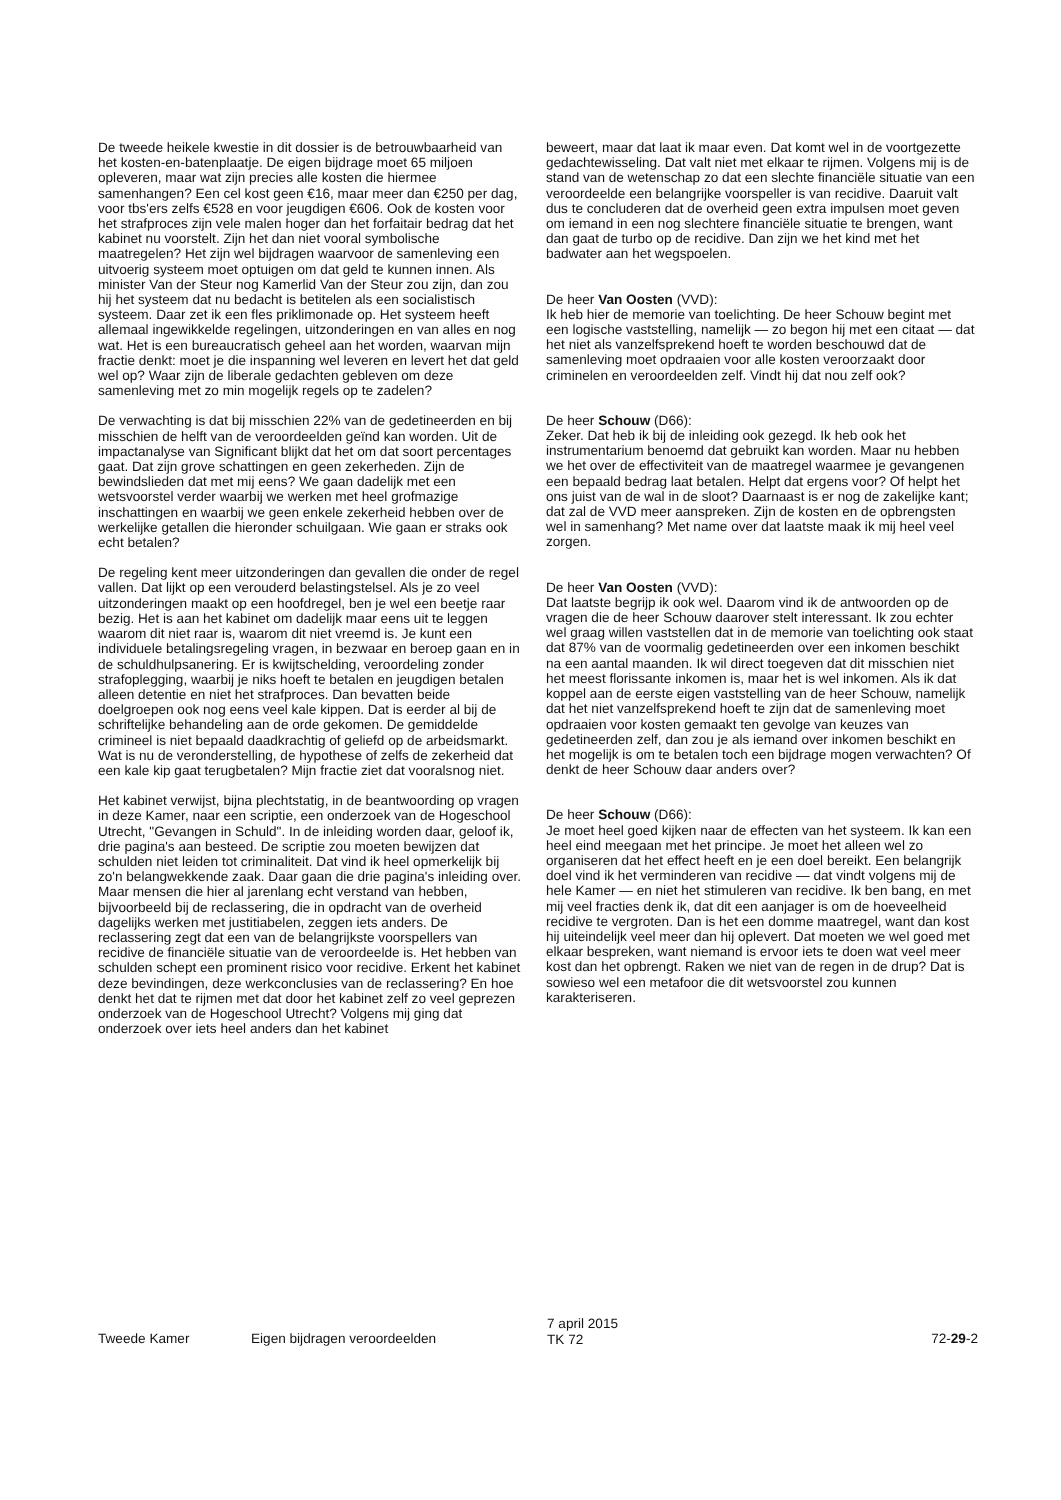De tweede heikele kwestie in dit dossier is de betrouwbaarheid van het kosten-en-batenplaatje. De eigen bijdrage moet 65 miljoen opleveren, maar wat zijn precies alle kosten die hiermee samenhangen? Een cel kost geen €16, maar meer dan €250 per dag, voor tbs'ers zelfs €528 en voor jeugdigen €606. Ook de kosten voor het strafproces zijn vele malen hoger dan het forfaitair bedrag dat het kabinet nu voorstelt. Zijn het dan niet vooral symbolische maatregelen? Het zijn wel bijdragen waarvoor de samenleving een uitvoerig systeem moet optuigen om dat geld te kunnen innen. Als minister Van der Steur nog Kamerlid Van der Steur zou zijn, dan zou hij het systeem dat nu bedacht is betitelen als een socialistisch systeem. Daar zet ik een fles priklimonade op. Het systeem heeft allemaal ingewikkelde regelingen, uitzonderingen en van alles en nog wat. Het is een bureaucratisch geheel aan het worden, waarvan mijn fractie denkt: moet je die inspanning wel leveren en levert het dat geld wel op? Waar zijn de liberale gedachten gebleven om deze samenleving met zo min mogelijk regels op te zadelen?
De verwachting is dat bij misschien 22% van de gedetineerden en bij misschien de helft van de veroordeelden geïnd kan worden. Uit de impactanalyse van Significant blijkt dat het om dat soort percentages gaat. Dat zijn grove schattingen en geen zekerheden. Zijn de bewindslieden dat met mij eens? We gaan dadelijk met een wetsvoorstel verder waarbij we werken met heel grofmazige inschattingen en waarbij we geen enkele zekerheid hebben over de werkelijke getallen die hieronder schuilgaan. Wie gaan er straks ook echt betalen?
De regeling kent meer uitzonderingen dan gevallen die onder de regel vallen. Dat lijkt op een verouderd belastingstelsel. Als je zo veel uitzonderingen maakt op een hoofdregel, ben je wel een beetje raar bezig. Het is aan het kabinet om dadelijk maar eens uit te leggen waarom dit niet raar is, waarom dit niet vreemd is. Je kunt een individuele betalingsregeling vragen, in bezwaar en beroep gaan en in de schuldhulpsanering. Er is kwijtschelding, veroordeling zonder strafoplegging, waarbij je niks hoeft te betalen en jeugdigen betalen alleen detentie en niet het strafproces. Dan bevatten beide doelgroepen ook nog eens veel kale kippen. Dat is eerder al bij de schriftelijke behandeling aan de orde gekomen. De gemiddelde crimineel is niet bepaald daadkrachtig of geliefd op de arbeidsmarkt. Wat is nu de veronderstelling, de hypothese of zelfs de zekerheid dat een kale kip gaat terugbetalen? Mijn fractie ziet dat vooralsnog niet.
Het kabinet verwijst, bijna plechtstatig, in de beantwoording op vragen in deze Kamer, naar een scriptie, een onderzoek van de Hogeschool Utrecht, "Gevangen in Schuld". In de inleiding worden daar, geloof ik, drie pagina's aan besteed. De scriptie zou moeten bewijzen dat schulden niet leiden tot criminaliteit. Dat vind ik heel opmerkelijk bij zo'n belangwekkende zaak. Daar gaan die drie pagina's inleiding over. Maar mensen die hier al jarenlang echt verstand van hebben, bijvoorbeeld bij de reclassering, die in opdracht van de overheid dagelijks werken met justitiabelen, zeggen iets anders. De reclassering zegt dat een van de belangrijkste voorspellers van recidive de financiële situatie van de veroordeelde is. Het hebben van schulden schept een prominent risico voor recidive. Erkent het kabinet deze bevindingen, deze werkconclusies van de reclassering? En hoe denkt het dat te rijmen met dat door het kabinet zelf zo veel geprezen onderzoek van de Hogeschool Utrecht? Volgens mij ging dat onderzoek over iets heel anders dan het kabinet
beweert, maar dat laat ik maar even. Dat komt wel in de voortgezette gedachtewisseling. Dat valt niet met elkaar te rijmen. Volgens mij is de stand van de wetenschap zo dat een slechte financiële situatie van een veroordeelde een belangrijke voorspeller is van recidive. Daaruit valt dus te concluderen dat de overheid geen extra impulsen moet geven om iemand in een nog slechtere financiële situatie te brengen, want dan gaat de turbo op de recidive. Dan zijn we het kind met het badwater aan het wegspoelen.
De heer Van Oosten (VVD):
Ik heb hier de memorie van toelichting. De heer Schouw begint met een logische vaststelling, namelijk — zo begon hij met een citaat — dat het niet als vanzelfsprekend hoeft te worden beschouwd dat de samenleving moet opdraaien voor alle kosten veroorzaakt door criminelen en veroordeelden zelf. Vindt hij dat nou zelf ook?
De heer Schouw (D66):
Zeker. Dat heb ik bij de inleiding ook gezegd. Ik heb ook het instrumentarium benoemd dat gebruikt kan worden. Maar nu hebben we het over de effectiviteit van de maatregel waarmee je gevangenen een bepaald bedrag laat betalen. Helpt dat ergens voor? Of helpt het ons juist van de wal in de sloot? Daarnaast is er nog de zakelijke kant; dat zal de VVD meer aanspreken. Zijn de kosten en de opbrengsten wel in samenhang? Met name over dat laatste maak ik mij heel veel zorgen.
De heer Van Oosten (VVD):
Dat laatste begrijp ik ook wel. Daarom vind ik de antwoorden op de vragen die de heer Schouw daarover stelt interessant. Ik zou echter wel graag willen vaststellen dat in de memorie van toelichting ook staat dat 87% van de voormalig gedetineerden over een inkomen beschikt na een aantal maanden. Ik wil direct toegeven dat dit misschien niet het meest florissante inkomen is, maar het is wel inkomen. Als ik dat koppel aan de eerste eigen vaststelling van de heer Schouw, namelijk dat het niet vanzelfsprekend hoeft te zijn dat de samenleving moet opdraaien voor kosten gemaakt ten gevolge van keuzes van gedetineerden zelf, dan zou je als iemand over inkomen beschikt en het mogelijk is om te betalen toch een bijdrage mogen verwachten? Of denkt de heer Schouw daar anders over?
De heer Schouw (D66):
Je moet heel goed kijken naar de effecten van het systeem. Ik kan een heel eind meegaan met het principe. Je moet het alleen wel zo organiseren dat het effect heeft en je een doel bereikt. Een belangrijk doel vind ik het verminderen van recidive — dat vindt volgens mij de hele Kamer — en niet het stimuleren van recidive. Ik ben bang, en met mij veel fracties denk ik, dat dit een aanjager is om de hoeveelheid recidive te vergroten. Dan is het een domme maatregel, want dan kost hij uiteindelijk veel meer dan hij oplevert. Dat moeten we wel goed met elkaar bespreken, want niemand is ervoor iets te doen wat veel meer kost dan het opbrengt. Raken we niet van de regen in de drup? Dat is sowieso wel een metafoor die dit wetsvoorstel zou kunnen karakteriseren.
Tweede Kamer Eigen bijdragen veroordeelden
7 april 2015
TK 72
72-29-2